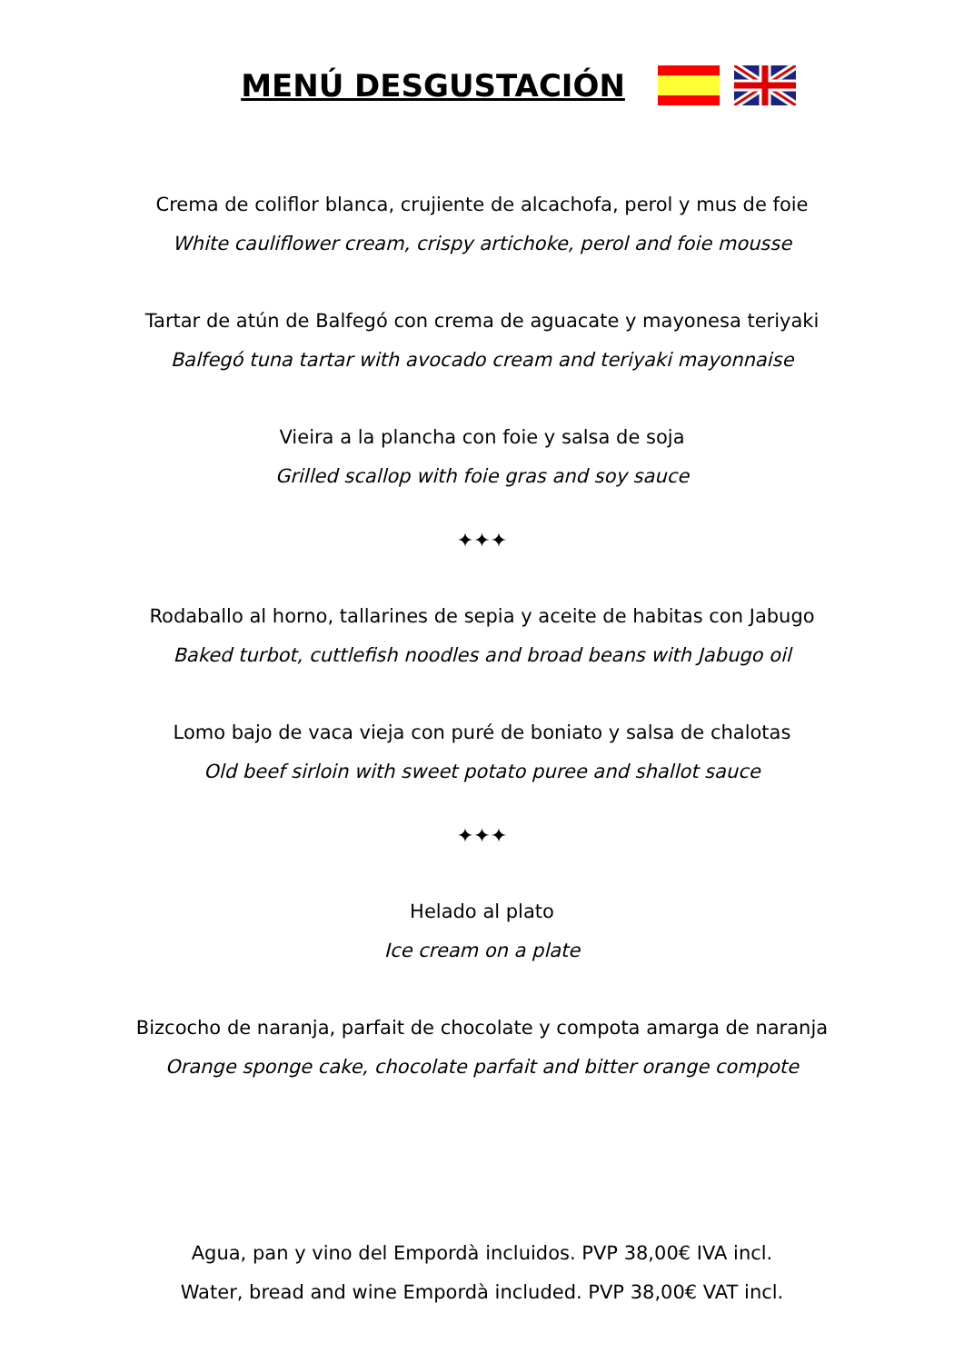MENÚ DESGUSTACIÓN
Crema de coliflor blanca, crujiente de alcachofa, perol y mus de foie
White cauliflower cream, crispy artichoke, perol and foie mousse
Tartar de atún de Balfegó con crema de aguacate y mayonesa teriyaki
Balfegó tuna tartar with avocado cream and teriyaki mayonnaise
Vieira a la plancha con foie y salsa de soja
Grilled scallop with foie gras and soy sauce
✦✦✦
Rodaballo al horno, tallarines de sepia y aceite de habitas con Jabugo
Baked turbot, cuttlefish noodles and broad beans with Jabugo oil
Lomo bajo de vaca vieja con puré de boniato y salsa de chalotas
Old beef sirloin with sweet potato puree and shallot sauce
✦✦✦
Helado al plato
Ice cream on a plate
Bizcocho de naranja, parfait de chocolate y compota amarga de naranja
Orange sponge cake, chocolate parfait and bitter orange compote
Agua, pan y vino del Empordà incluidos. PVP 38,00€ IVA incl.
Water, bread and wine Empordà included. PVP 38,00€ VAT incl.